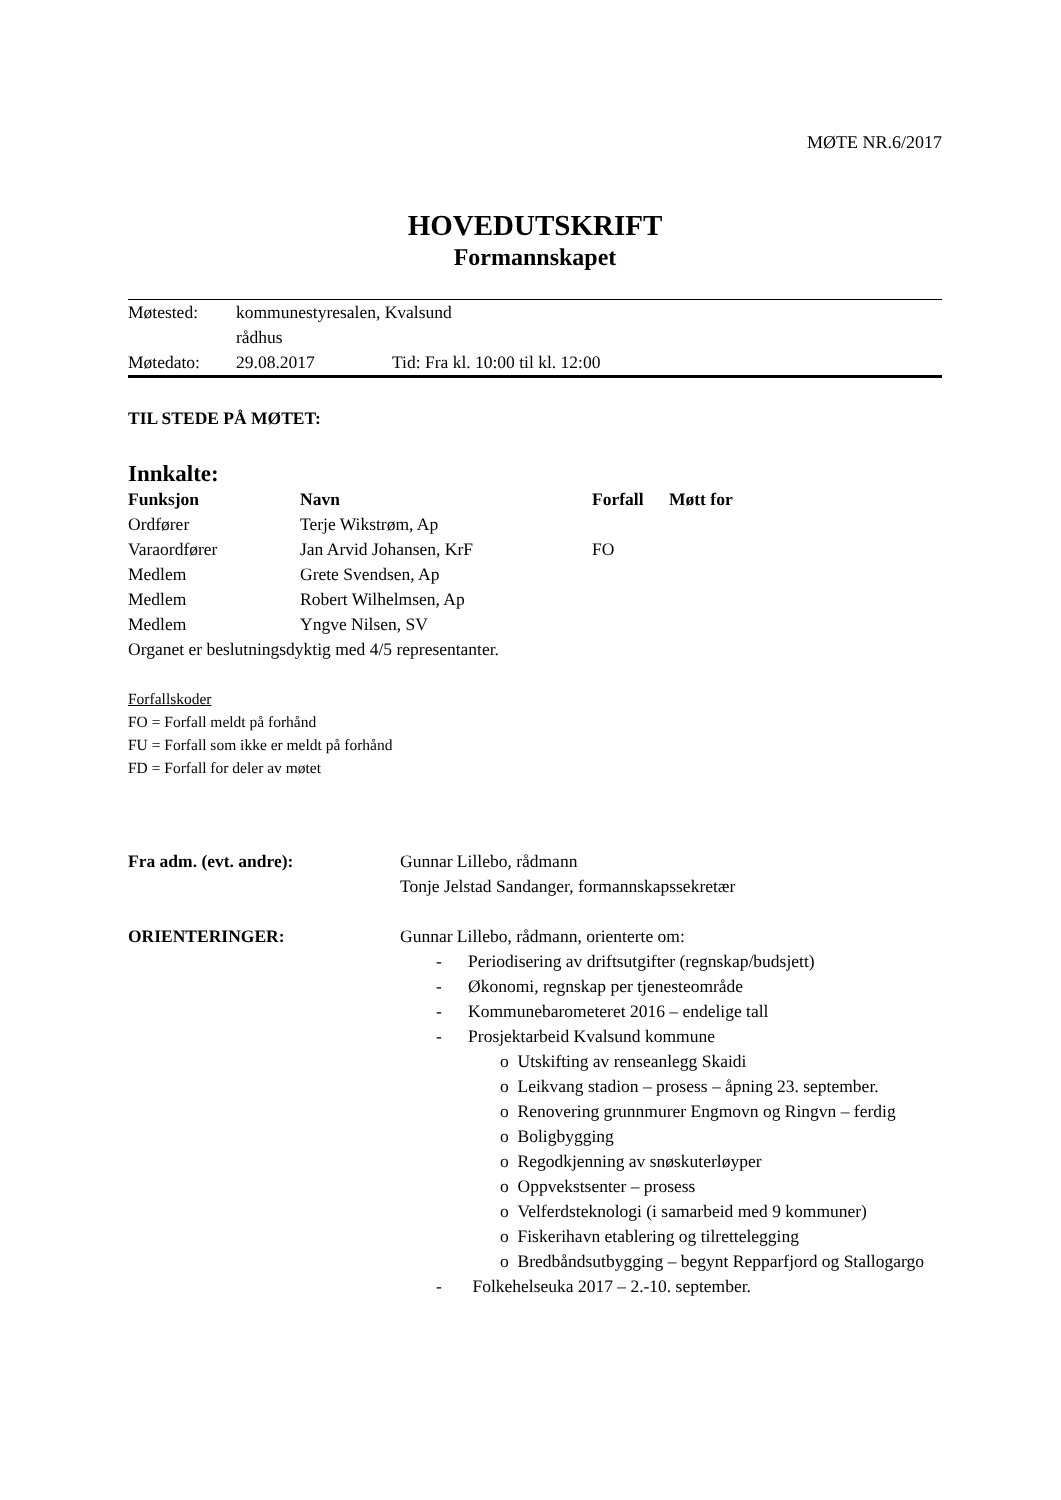MØTE NR.6/2017
HOVEDUTSKRIFT
Formannskapet
| Møtested: | kommunestyresalen, Kvalsund rådhus | |
| Møtedato: | 29.08.2017 | Tid: Fra kl. 10:00 til kl. 12:00 |
TIL STEDE PÅ MØTET:
Innkalte:
| Funksjon | Navn | Forfall | Møtt for |
| --- | --- | --- | --- |
| Ordfører | Terje Wikstrøm, Ap | | |
| Varaordfører | Jan Arvid Johansen, KrF | FO | |
| Medlem | Grete Svendsen, Ap | | |
| Medlem | Robert Wilhelmsen, Ap | | |
| Medlem | Yngve Nilsen, SV | | |
Organet er beslutningsdyktig med 4/5 representanter.
Forfallskoder
FO = Forfall meldt på forhånd
FU = Forfall som ikke er meldt på forhånd
FD = Forfall for deler av møtet
| Fra adm. (evt. andre): | Gunnar Lillebo, rådmann Tonje Jelstad Sandanger, formannskapssekretær |
| ORIENTERINGER: | Gunnar Lillebo, rådmann, orienterte om: - Periodisering av driftsutgifter (regnskap/budsjett) - Økonomi, regnskap per tjenesteområde - Kommunebarometeret 2016 – endelige tall - Prosjektarbeid Kvalsund kommune o Utskifting av renseanlegg Skaidi o Leikvang stadion – prosess – åpning 23. september. o Renovering grunnmurer Engmovn og Ringvn – ferdig o Boligbygging o Regodkjenning av snøskuterløyper o Oppvekstsenter – prosess o Velferdsteknologi (i samarbeid med 9 kommuner) o Fiskerihavn etablering og tilrettelegging o Bredbåndsutbygging – begynt Repparfjord og Stallogargo - Folkehelseuka 2017 – 2.-10. september. |